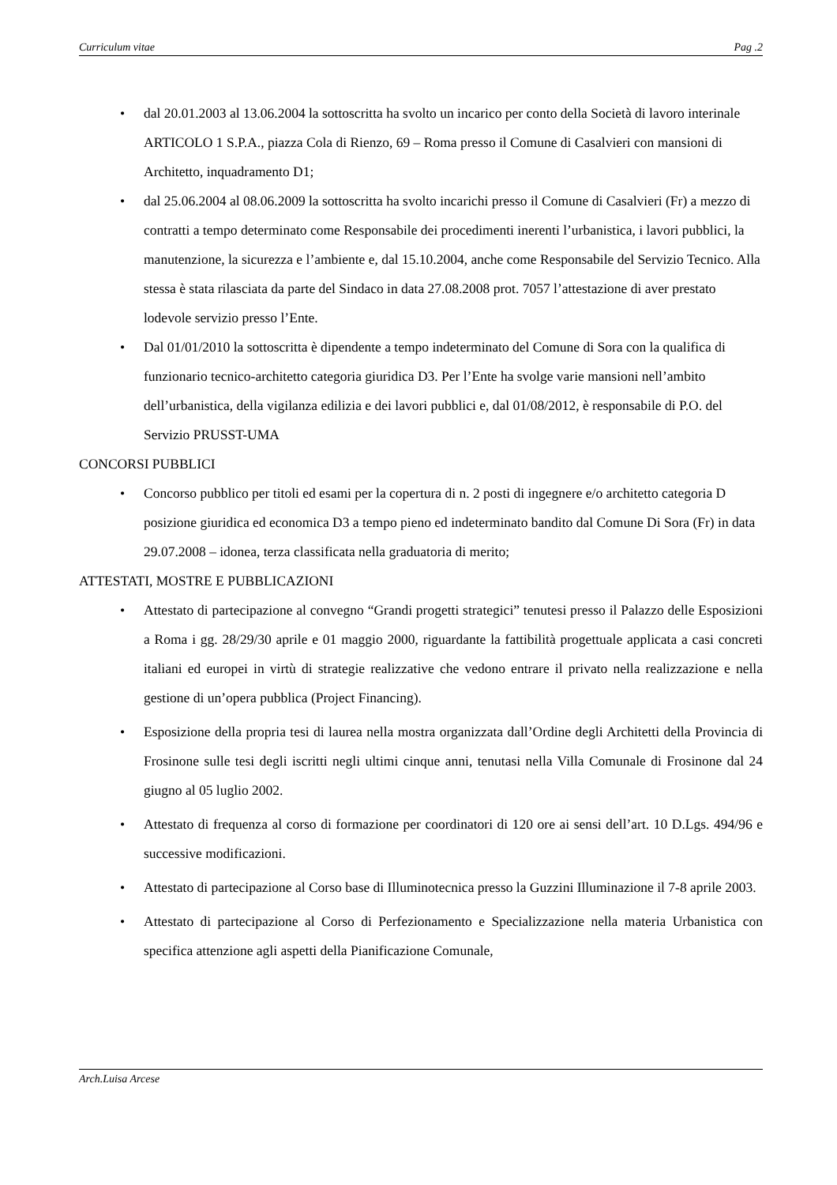Curriculum vitae Pag .2
• dal 20.01.2003 al 13.06.2004 la sottoscritta ha svolto un incarico per conto della Società di lavoro interinale ARTICOLO 1 S.P.A., piazza Cola di Rienzo, 69 – Roma presso il Comune di Casalvieri con mansioni di Architetto, inquadramento D1;
• dal 25.06.2004 al 08.06.2009 la sottoscritta ha svolto incarichi presso il Comune di Casalvieri (Fr) a mezzo di contratti a tempo determinato come Responsabile dei procedimenti inerenti l’urbanistica, i lavori pubblici, la manutenzione, la sicurezza e l’ambiente e, dal 15.10.2004, anche come Responsabile del Servizio Tecnico. Alla stessa è stata rilasciata da parte del Sindaco in data 27.08.2008 prot. 7057 l’attestazione di aver prestato lodevole servizio presso l’Ente.
• Dal 01/01/2010 la sottoscritta è dipendente a tempo indeterminato del Comune di Sora con la qualifica di funzionario tecnico-architetto categoria giuridica D3. Per l’Ente ha svolge varie mansioni nell’ambito dell’urbanistica, della vigilanza edilizia e dei lavori pubblici e, dal 01/08/2012, è responsabile di P.O. del Servizio PRUSST-UMA
CONCORSI PUBBLICI
• Concorso pubblico per titoli ed esami per la copertura di n. 2 posti di ingegnere e/o architetto categoria D posizione giuridica ed economica D3 a tempo pieno ed indeterminato bandito dal Comune Di Sora (Fr) in data 29.07.2008 – idonea, terza classificata nella graduatoria di merito;
ATTESTATI, MOSTRE E PUBBLICAZIONI
• Attestato di partecipazione al convegno “Grandi progetti strategici” tenutesi presso il Palazzo delle Esposizioni a Roma i gg. 28/29/30 aprile e 01 maggio 2000, riguardante la fattibilità progettuale applicata a casi concreti italiani ed europei in virtù di strategie realizzative che vedono entrare il privato nella realizzazione e nella gestione di un’opera pubblica (Project Financing).
• Esposizione della propria tesi di laurea nella mostra organizzata dall’Ordine degli Architetti della Provincia di Frosinone sulle tesi degli iscritti negli ultimi cinque anni, tenutasi nella Villa Comunale di Frosinone dal 24 giugno al 05 luglio 2002.
• Attestato di frequenza al corso di formazione per coordinatori di 120 ore ai sensi dell’art. 10 D.Lgs. 494/96 e successive modificazioni.
• Attestato di partecipazione al Corso base di Illuminotecnica presso la Guzzini Illuminazione il 7-8 aprile 2003.
• Attestato di partecipazione al Corso di Perfezionamento e Specializzazione nella materia Urbanistica con specifica attenzione agli aspetti della Pianificazione Comunale,
Arch.Luisa Arcese